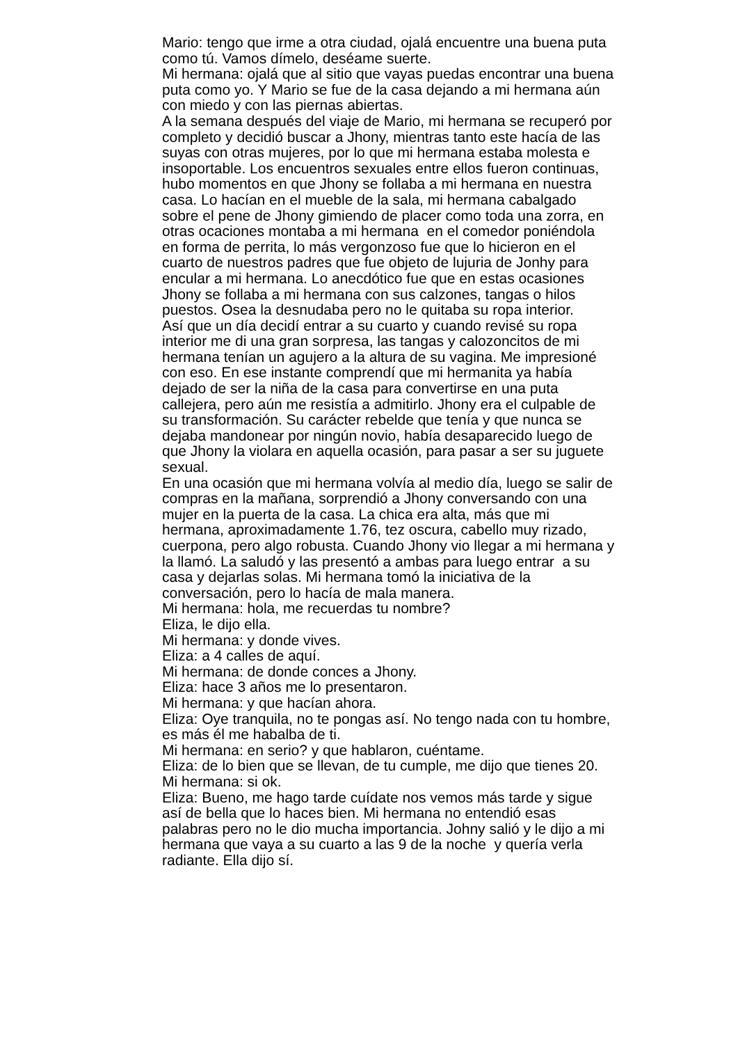Mario: tengo que irme a otra ciudad, ojalá encuentre una buena puta
como tú. Vamos dímelo, deséame suerte.
Mi hermana: ojalá que al sitio que vayas puedas encontrar una buena
puta como yo. Y Mario se fue de la casa dejando a mi hermana aún
con miedo y con las piernas abiertas.
A la semana después del viaje de Mario, mi hermana se recuperó por
completo y decidió buscar a Jhony, mientras tanto este hacía de las
suyas con otras mujeres, por lo que mi hermana estaba molesta e
insoportable. Los encuentros sexuales entre ellos fueron continuas,
hubo momentos en que Jhony se follaba a mi hermana en nuestra
casa. Lo hacían en el mueble de la sala, mi hermana cabalgado
sobre el pene de Jhony gimiendo de placer como toda una zorra, en
otras ocaciones montaba a mi hermana en el comedor poniéndola
en forma de perrita, lo más vergonzoso fue que lo hicieron en el
cuarto de nuestros padres que fue objeto de lujuria de Jonhy para
encular a mi hermana. Lo anecdótico fue que en estas ocasiones
Jhony se follaba a mi hermana con sus calzones, tangas o hilos
puestos. Osea la desnudaba pero no le quitaba su ropa interior.
Así que un día decidí entrar a su cuarto y cuando revisé su ropa
interior me di una gran sorpresa, las tangas y calozoncitos de mi
hermana tenían un agujero a la altura de su vagina. Me impresioné
con eso. En ese instante comprendí que mi hermanita ya había
dejado de ser la niña de la casa para convertirse en una puta
callejera, pero aún me resistía a admitirlo. Jhony era el culpable de
su transformación. Su carácter rebelde que tenía y que nunca se
dejaba mandonear por ningún novio, había desaparecido luego de
que Jhony la violara en aquella ocasión, para pasar a ser su juguete
sexual.
En una ocasión que mi hermana volvía al medio día, luego se salir de
compras en la mañana, sorprendió a Jhony conversando con una
mujer en la puerta de la casa. La chica era alta, más que mi
hermana, aproximadamente 1.76, tez oscura, cabello muy rizado,
cuerpona, pero algo robusta. Cuando Jhony vio llegar a mi hermana y
la llamó. La saludó y las presentó a ambas para luego entrar a su
casa y dejarlas solas. Mi hermana tomó la iniciativa de la
conversación, pero lo hacía de mala manera.
Mi hermana: hola, me recuerdas tu nombre?
Eliza, le dijo ella.
Mi hermana: y donde vives.
Eliza: a 4 calles de aquí.
Mi hermana: de donde conces a Jhony.
Eliza: hace 3 años me lo presentaron.
Mi hermana: y que hacían ahora.
Eliza: Oye tranquila, no te pongas así. No tengo nada con tu hombre,
es más él me habalba de ti.
Mi hermana: en serio? y que hablaron, cuéntame.
Eliza: de lo bien que se llevan, de tu cumple, me dijo que tienes 20.
Mi hermana: si ok.
Eliza: Bueno, me hago tarde cuídate nos vemos más tarde y sigue
así de bella que lo haces bien. Mi hermana no entendió esas
palabras pero no le dio mucha importancia. Johny salió y le dijo a mi
hermana que vaya a su cuarto a las 9 de la noche y quería verla
radiante. Ella dijo sí.